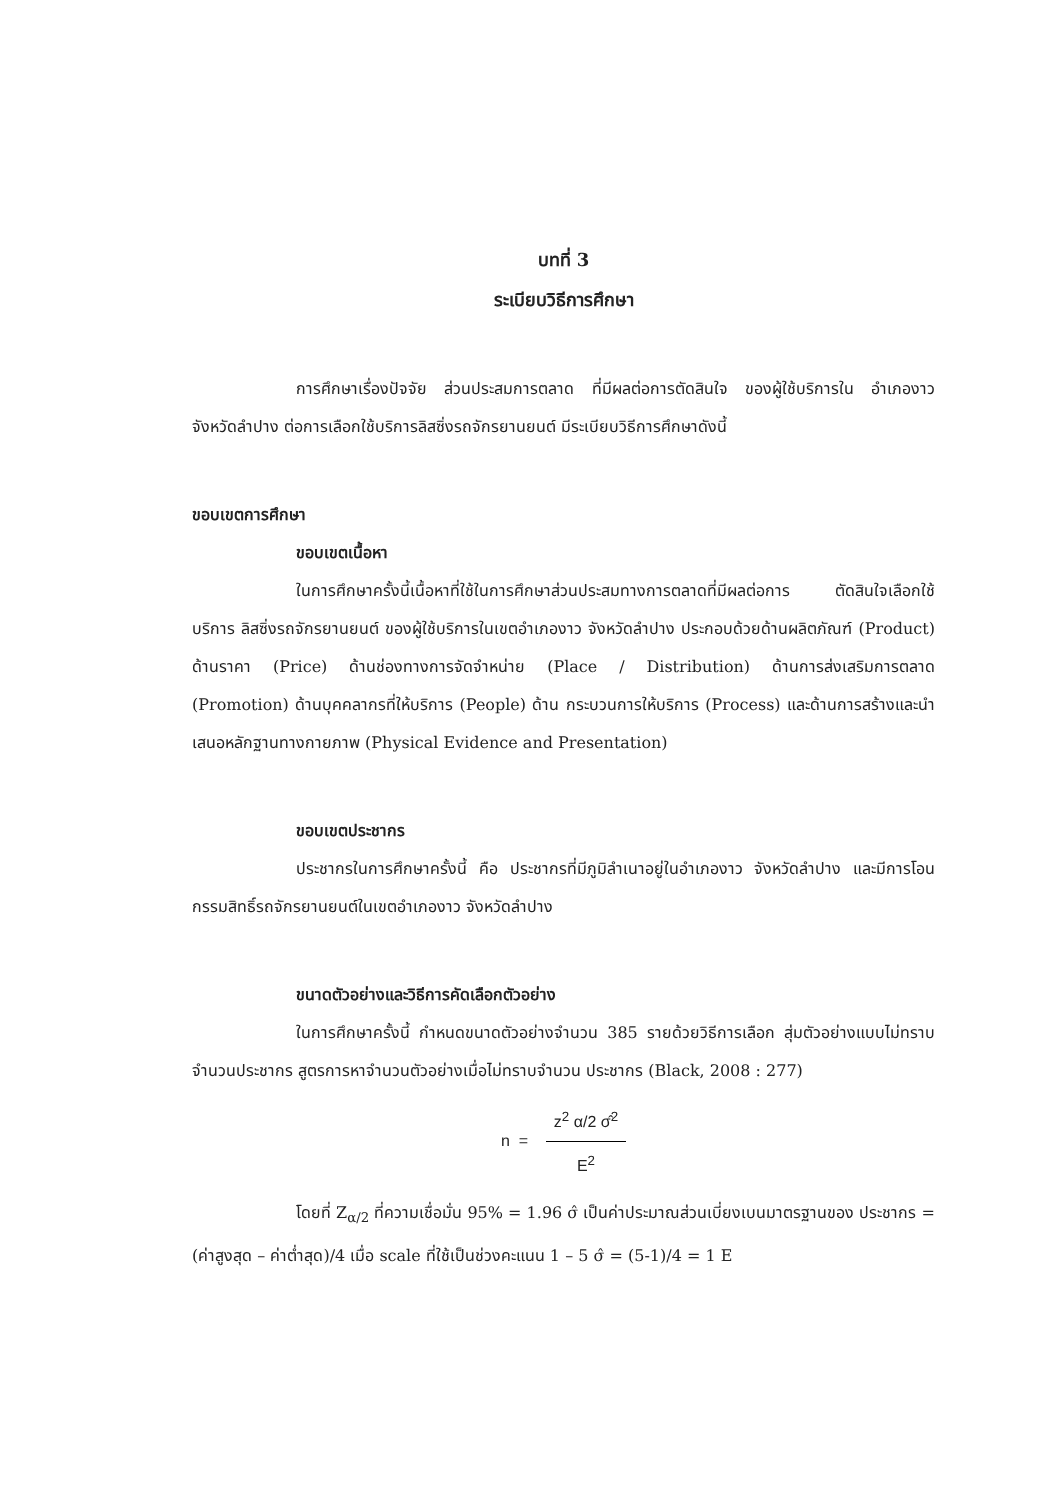บทที่ 3
ระเบียบวิธีการศึกษา
การศึกษาเรื่องปัจจัย ส่วนประสมการตลาด ที่มีผลต่อการตัดสินใจ ของผู้ใช้บริการใน อำเภองาว จังหวัดลำปาง ต่อการเลือกใช้บริการลิสซิ่งรถจักรยานยนต์ มีระเบียบวิธีการศึกษาดังนี้
ขอบเขตการศึกษา
ขอบเขตเนื้อหา
ในการศึกษาครั้งนี้เนื้อหาที่ใช้ในการศึกษาส่วนประสมทางการตลาดที่มีผลต่อการ ตัดสินใจเลือกใช้บริการ ลิสซิ่งรถจักรยานยนต์ ของผู้ใช้บริการในเขตอำเภองาว จังหวัดลำปาง ประกอบด้วยด้านผลิตภัณฑ์ (Product) ด้านราคา (Price) ด้านช่องทางการจัดจำหน่าย (Place / Distribution) ด้านการส่งเสริมการตลาด (Promotion) ด้านบุคคลากรที่ให้บริการ (People) ด้าน กระบวนการให้บริการ (Process) และด้านการสร้างและนำเสนอหลักฐานทางกายภาพ (Physical Evidence and Presentation)
ขอบเขตประชากร
ประชากรในการศึกษาครั้งนี้ คือ ประชากรที่มีภูมิลำเนาอยู่ในอำเภองาว จังหวัดลำปาง และมีการโอนกรรมสิทธิ์รถจักรยานยนต์ในเขตอำเภองาว จังหวัดลำปาง
ขนาดตัวอย่างและวิธีการคัดเลือกตัวอย่าง
ในการศึกษาครั้งนี้ กำหนดขนาดตัวอย่างจำนวน 385 รายด้วยวิธีการเลือก สุ่มตัวอย่างแบบไม่ทราบจำนวนประชากร สูตรการหาจำนวนตัวอย่างเมื่อไม่ทราบจำนวน ประชากร (Black, 2008 : 277)
n = z<sup>2</sup> α/2 σ̂<sup>2</sup> E<sup>2</sup>
โดยที่ Z<sub>α/2</sub> ที่ความเชื่อมั่น 95% = 1.96 σ̂ เป็นค่าประมาณส่วนเบี่ยงเบนมาตรฐานของ ประชากร = (ค่าสูงสุด – ค่าต่ำสุด)/4 เมื่อ scale ที่ใช้เป็นช่วงคะแนน 1 – 5 σ̂ = (5-1)/4 = 1 E